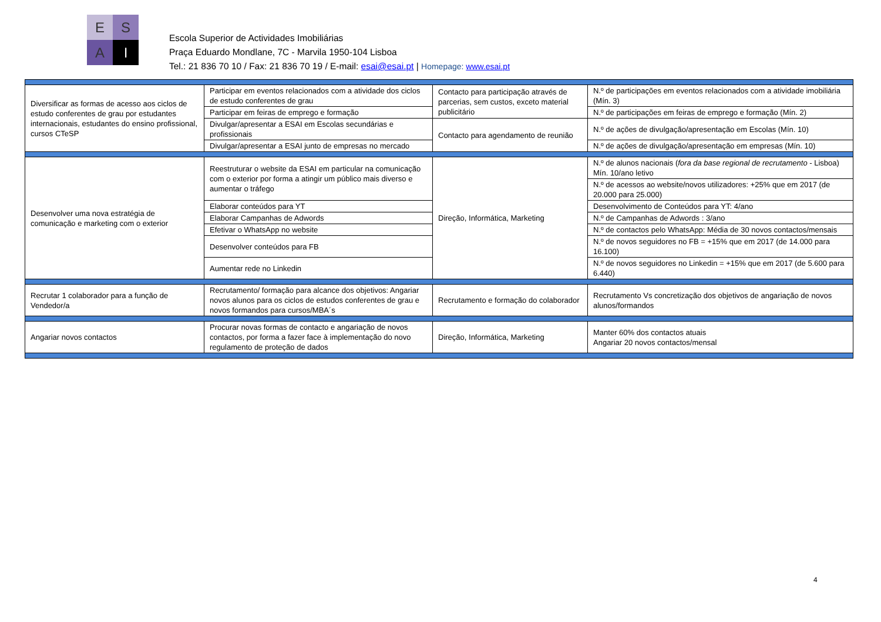E
S
A
I
Escola Superior de Actividades Imobiliárias
Praça Eduardo Mondlane, 7C - Marvila 1950-104 Lisboa
Tel.: 21 836 70 10 / Fax: 21 836 70 19 / E-mail: esai@esai.pt | Homepage: www.esai.pt
| Diversificar as formas de acesso aos ciclos de estudo conferentes de grau por estudantes internacionais, estudantes do ensino profissional, cursos CTeSP | Participar em eventos relacionados com a atividade dos ciclos de estudo conferentes de grau | Contacto para participação através de parcerias, sem custos, exceto material publicitário | N.º de participações em eventos relacionados com a atividade imobiliária (Mín. 3) |
| | Participar em feiras de emprego e formação | | N.º de participações em feiras de emprego e formação (Mín. 2) |
| | Divulgar/apresentar a ESAI em Escolas secundárias e profissionais | Contacto para agendamento de reunião | N.º de ações de divulgação/apresentação em Escolas (Mín. 10) |
| | Divulgar/apresentar a ESAI junto de empresas no mercado | | N.º de ações de divulgação/apresentação em empresas (Mín. 10) |
| Desenvolver uma nova estratégia de comunicação e marketing com o exterior | Reestruturar o website da ESAI em particular na comunicação com o exterior por forma a atingir um público mais diverso e aumentar o tráfego | Direção, Informática, Marketing | N.º de alunos nacionais ( fora da base regional de recrutamento - Lisboa) Mín. 10/ano letivo |
| | | | N.º de acessos ao website/novos utilizadores: +25% que em 2017 (de 20.000 para 25.000) |
| | Elaborar conteúdos para YT | | Desenvolvimento de Conteúdos para YT: 4/ano |
| | Elaborar Campanhas de Adwords | | N.º de Campanhas de Adwords : 3/ano |
| | Efetivar o WhatsApp no website | | N.º de contactos pelo WhatsApp: Média de 30 novos contactos/mensais |
| | Desenvolver conteúdos para FB | | N.º de novos seguidores no FB = +15% que em 2017 (de 14.000 para 16.100) |
| | Aumentar rede no Linkedin | | N.º de novos seguidores no Linkedin = +15% que em 2017 (de 5.600 para 6.440) |
| Recrutar 1 colaborador para a função de Vendedor/a | Recrutamento/ formação para alcance dos objetivos: Angariar novos alunos para os ciclos de estudos conferentes de grau e novos formandos para cursos/MBA´s | Recrutamento e formação do colaborador | Recrutamento Vs concretização dos objetivos de angariação de novos alunos/formandos |
| Angariar novos contactos | Procurar novas formas de contacto e angariação de novos contactos, por forma a fazer face à implementação do novo regulamento de proteção de dados | Direção, Informática, Marketing | Manter 60% dos contactos atuais Angariar 20 novos contactos/mensal |
4